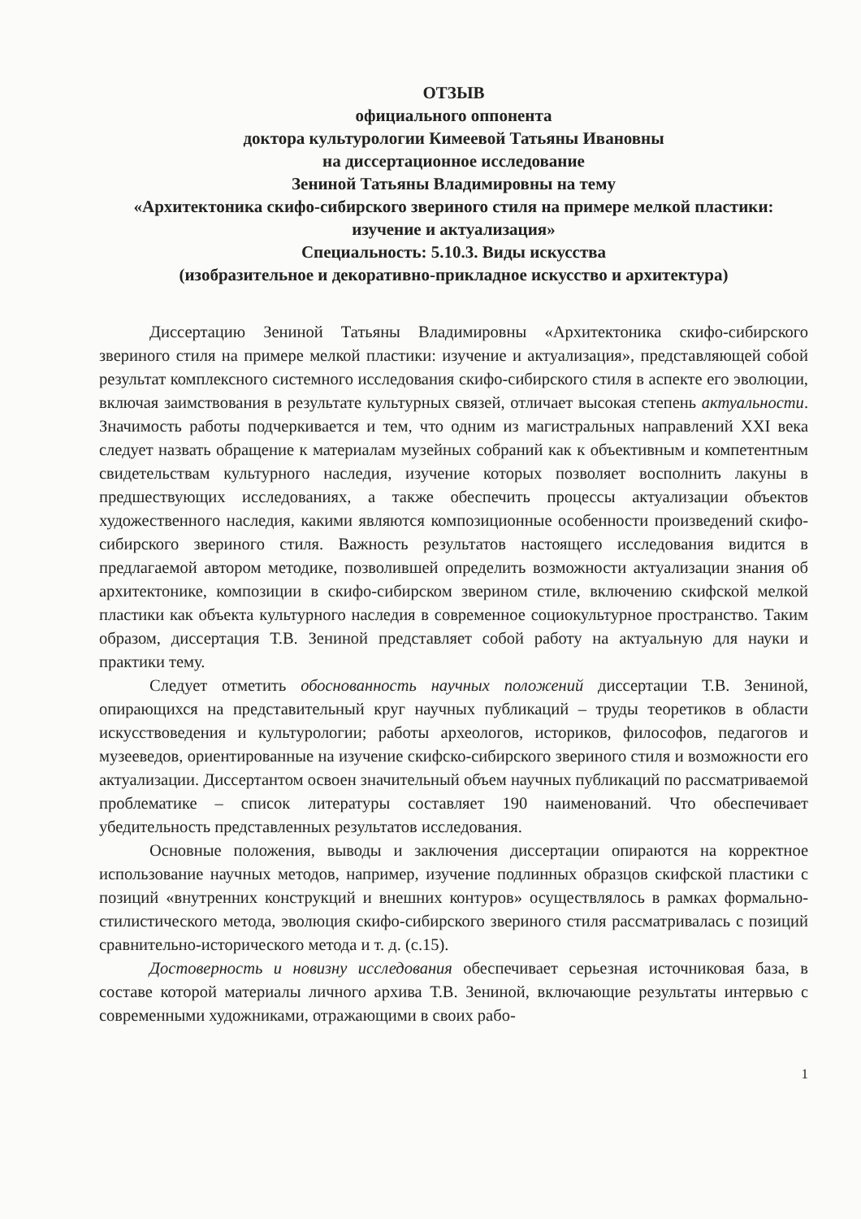ОТЗЫВ
официального оппонента
доктора культурологии Кимеевой Татьяны Ивановны
на диссертационное исследование
Зениной Татьяны Владимировны на тему
«Архитектоника скифо-сибирского звериного стиля на примере мелкой пластики: изучение и актуализация»
Специальность: 5.10.3. Виды искусства
(изобразительное и декоративно-прикладное искусство и архитектура)
Диссертацию Зениной Татьяны Владимировны «Архитектоника скифо-сибирского звериного стиля на примере мелкой пластики: изучение и актуализация», представляющей собой результат комплексного системного исследования скифо-сибирского стиля в аспекте его эволюции, включая заимствования в результате культурных связей, отличает высокая степень актуальности. Значимость работы подчеркивается и тем, что одним из магистральных направлений XXI века следует назвать обращение к материалам музейных собраний как к объективным и компетентным свидетельствам культурного наследия, изучение которых позволяет восполнить лакуны в предшествующих исследованиях, а также обеспечить процессы актуализации объектов художественного наследия, какими являются композиционные особенности произведений скифо-сибирского звериного стиля. Важность результатов настоящего исследования видится в предлагаемой автором методике, позволившей определить возможности актуализации знания об архитектонике, композиции в скифо-сибирском зверином стиле, включению скифской мелкой пластики как объекта культурного наследия в современное социокультурное пространство. Таким образом, диссертация Т.В. Зениной представляет собой работу на актуальную для науки и практики тему.
Следует отметить обоснованность научных положений диссертации Т.В. Зениной, опирающихся на представительный круг научных публикаций – труды теоретиков в области искусствоведения и культурологии; работы археологов, историков, философов, педагогов и музееведов, ориентированные на изучение скифско-сибирского звериного стиля и возможности его актуализации. Диссертантом освоен значительный объем научных публикаций по рассматриваемой проблематике – список литературы составляет 190 наименований. Что обеспечивает убедительность представленных результатов исследования.
Основные положения, выводы и заключения диссертации опираются на корректное использование научных методов, например, изучение подлинных образцов скифской пластики с позиций «внутренних конструкций и внешних контуров» осуществлялось в рамках формально-стилистического метода, эволюция скифо-сибирского звериного стиля рассматривалась с позиций сравнительно-исторического метода и т. д. (с.15).
Достоверность и новизну исследования обеспечивает серьезная источниковая база, в составе которой материалы личного архива Т.В. Зениной, включающие результаты интервью с современными художниками, отражающими в своих рабо-
1